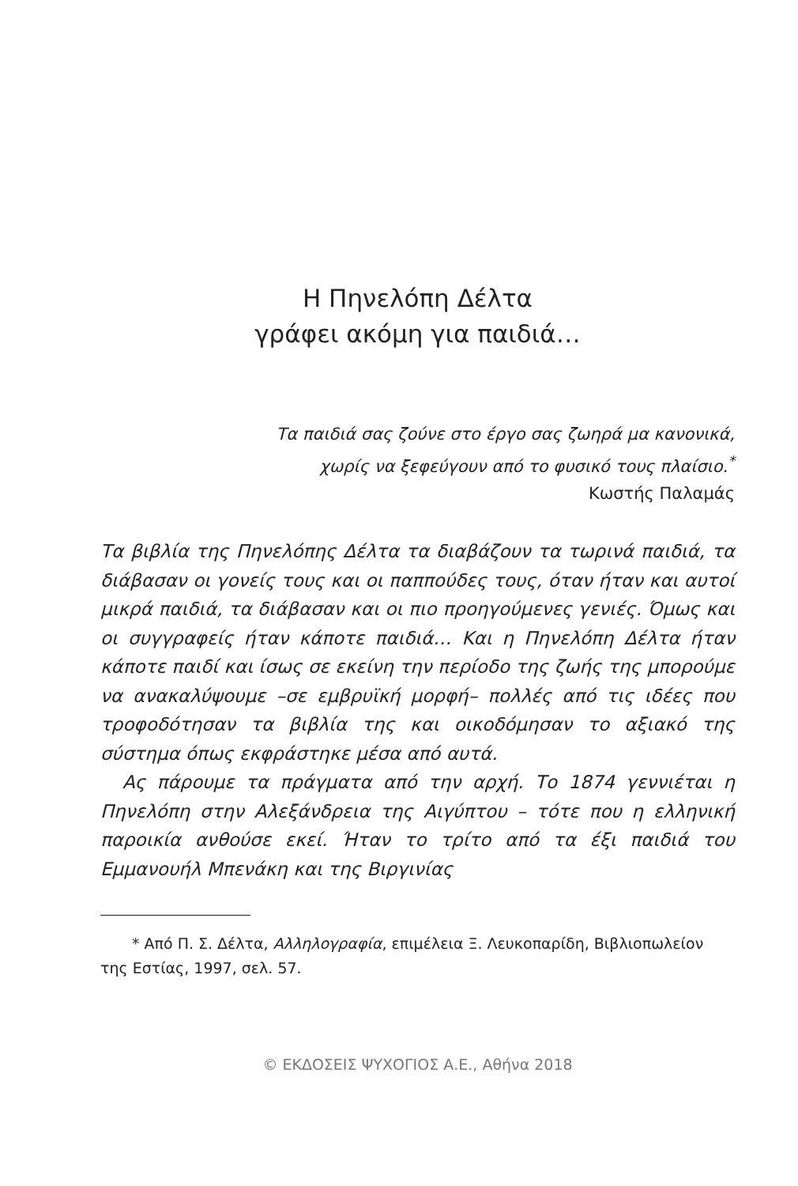Η Πηνελόπη Δέλτα
γράφει ακόμη για παιδιά…
Τα παιδιά σας ζούνε στο έργο σας ζωηρά μα κανονικά,
χωρίς να ξεφεύγουν από το φυσικό τους πλαίσιο.<sup>*</sup>
Κωστής Παλαμάς
Τα βιβλία της Πηνελόπης Δέλτα τα διαβάζουν τα τωρινά παιδιά, τα διάβασαν οι γονείς τους και οι παππούδες τους, όταν ήταν και αυτοί μικρά παιδιά, τα διάβασαν και οι πιο προηγούμενες γενιές. Όμως και οι συγγραφείς ήταν κάποτε παιδιά… Και η Πηνελόπη Δέλτα ήταν κάποτε παιδί και ίσως σε εκείνη την περίοδο της ζωής της μπορούμε να ανακαλύψουμε –σε εμβρυϊκή μορφή– πολλές από τις ιδέες που τροφοδότησαν τα βιβλία της και οικοδόμησαν το αξιακό της σύστημα όπως εκφράστηκε μέσα από αυτά.
Ας πάρουμε τα πράγματα από την αρχή. Το 1874 γεννιέται η Πηνελόπη στην Αλεξάνδρεια της Αιγύπτου – τότε που η ελληνική παροικία ανθούσε εκεί. Ήταν το τρίτο από τα έξι παιδιά του Εμμανουήλ Μπενάκη και της Βιργινίας
* Από Π. Σ. Δέλτα, Αλληλογραφία, επιμέλεια Ξ. Λευκοπαρίδη, Βιβλιοπωλείον της Εστίας, 1997, σελ. 57.
© ΕΚΔΟΣΕΙΣ ΨΥΧΟΓΙΟΣ Α.Ε., Αθήνα 2018